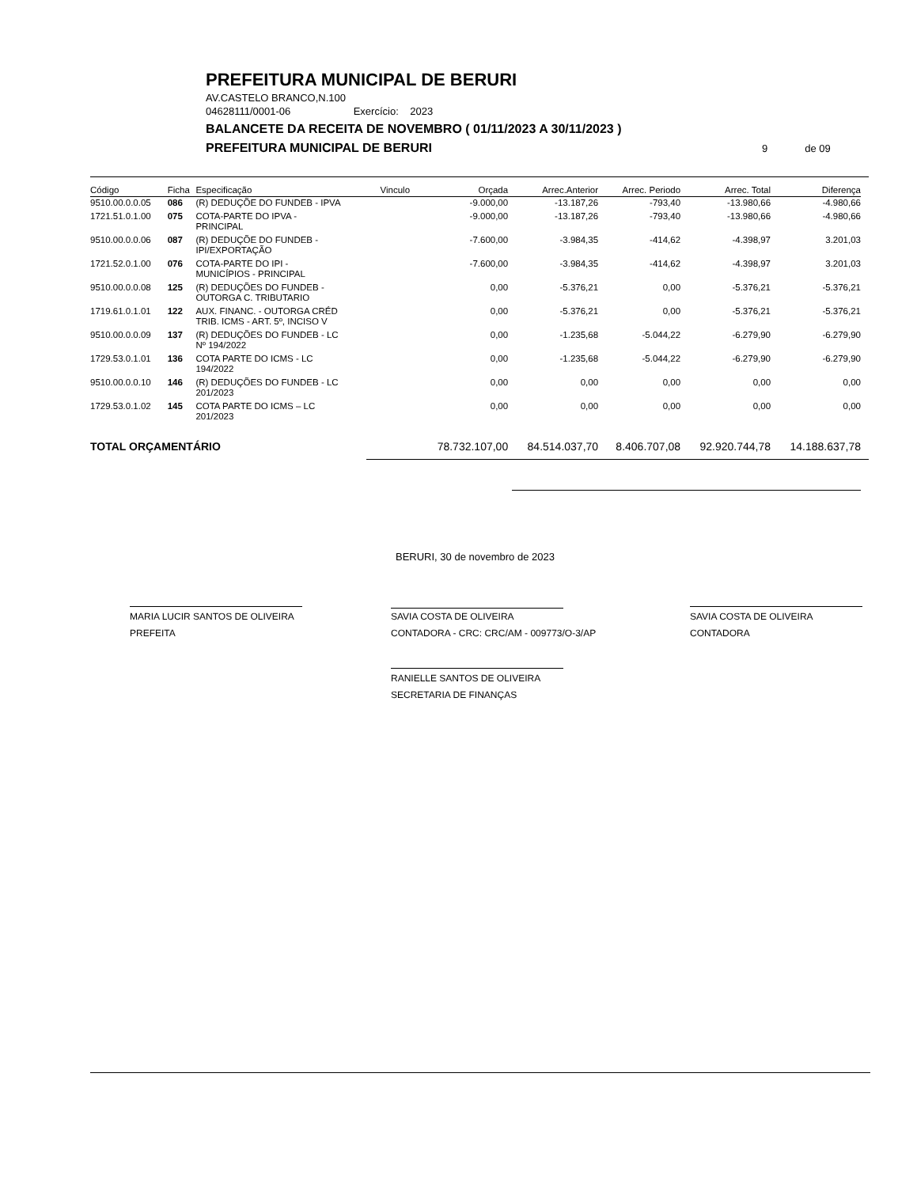PREFEITURA MUNICIPAL DE BERURI
AV.CASTELO BRANCO,N.100
04628111/0001-06 Exercício: 2023
BALANCETE DA RECEITA DE NOVEMBRO ( 01/11/2023 A 30/11/2023 )
PREFEITURA MUNICIPAL DE BERURI
9 de 09
| Código | Ficha | Especificação | Vinculo | Orçada | Arrec.Anterior | Arrec. Periodo | Arrec. Total | Diferença |
| --- | --- | --- | --- | --- | --- | --- | --- | --- |
| 9510.00.0.0.05 | 086 | (R) DEDUÇÕE DO FUNDEB - IPVA | | -9.000,00 | -13.187,26 | -793,40 | -13.980,66 | -4.980,66 |
| 1721.51.0.1.00 | 075 | COTA-PARTE DO IPVA - PRINCIPAL | | -9.000,00 | -13.187,26 | -793,40 | -13.980,66 | -4.980,66 |
| 9510.00.0.0.06 | 087 | (R) DEDUÇÕE DO FUNDEB - IPI/EXPORTAÇÃO | | -7.600,00 | -3.984,35 | -414,62 | -4.398,97 | 3.201,03 |
| 1721.52.0.1.00 | 076 | COTA-PARTE DO IPI - MUNICÍPIOS - PRINCIPAL | | -7.600,00 | -3.984,35 | -414,62 | -4.398,97 | 3.201,03 |
| 9510.00.0.0.08 | 125 | (R) DEDUÇÕES DO FUNDEB - OUTORGA C. TRIBUTARIO | | 0,00 | -5.376,21 | 0,00 | -5.376,21 | -5.376,21 |
| 1719.61.0.1.01 | 122 | AUX. FINANC. - OUTORGA CRÉD TRIB. ICMS - ART. 5º, INCISO V | | 0,00 | -5.376,21 | 0,00 | -5.376,21 | -5.376,21 |
| 9510.00.0.0.09 | 137 | (R) DEDUÇÕES DO FUNDEB - LC Nº 194/2022 | | 0,00 | -1.235,68 | -5.044,22 | -6.279,90 | -6.279,90 |
| 1729.53.0.1.01 | 136 | COTA PARTE DO ICMS - LC 194/2022 | | 0,00 | -1.235,68 | -5.044,22 | -6.279,90 | -6.279,90 |
| 9510.00.0.0.10 | 146 | (R) DEDUÇÕES DO FUNDEB - LC 201/2023 | | 0,00 | 0,00 | 0,00 | 0,00 | 0,00 |
| 1729.53.0.1.02 | 145 | COTA PARTE DO ICMS – LC 201/2023 | | 0,00 | 0,00 | 0,00 | 0,00 | 0,00 |
| TOTAL ORÇAMENTÁRIO | | | | 78.732.107,00 | 84.514.037,70 | 8.406.707,08 | 92.920.744,78 | 14.188.637,78 |
BERURI, 30 de novembro de 2023
MARIA LUCIR SANTOS DE OLIVEIRA
PREFEITA
SAVIA COSTA DE OLIVEIRA
CONTADORA - CRC: CRC/AM - 009773/O-3/AP
SAVIA COSTA DE OLIVEIRA
CONTADORA
RANIELLE SANTOS DE OLIVEIRA
SECRETARIA DE FINANÇAS